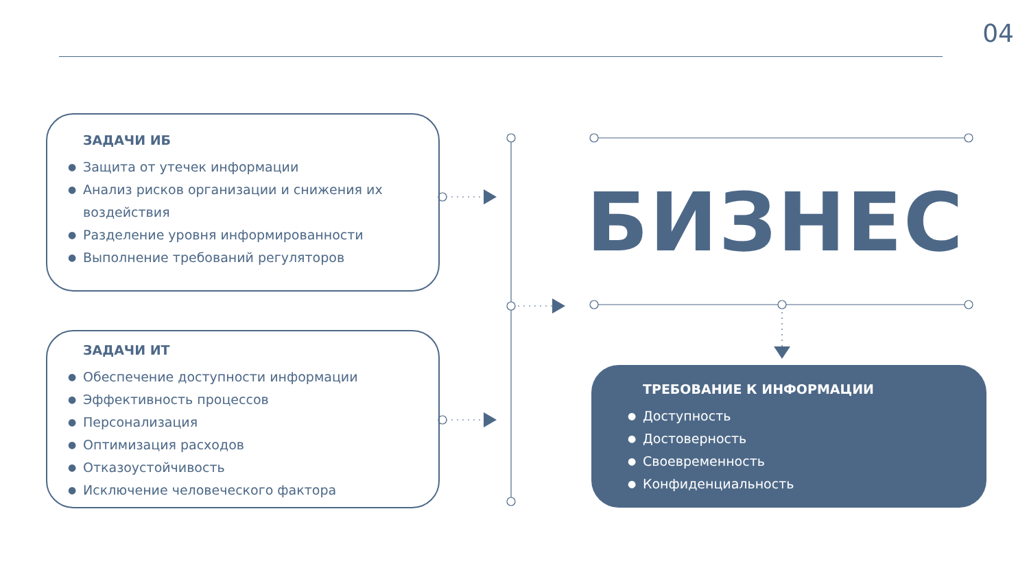04
ЗАДАЧИ ИБ
● Защита от утечек информации
● Анализ рисков организации и снижения их воздействия
● Разделение уровня информированности
● Выполнение требований регуляторов
ЗАДАЧИ ИТ
● Обеспечение доступности информации
● Эффективность процессов
● Персонализация
● Оптимизация расходов
● Отказоустойчивость
● Исключение человеческого фактора
БИЗНЕС
ТРЕБОВАНИЕ К ИНФОРМАЦИИ
● Доступность
● Достоверность
● Своевременность
● Конфиденциальность